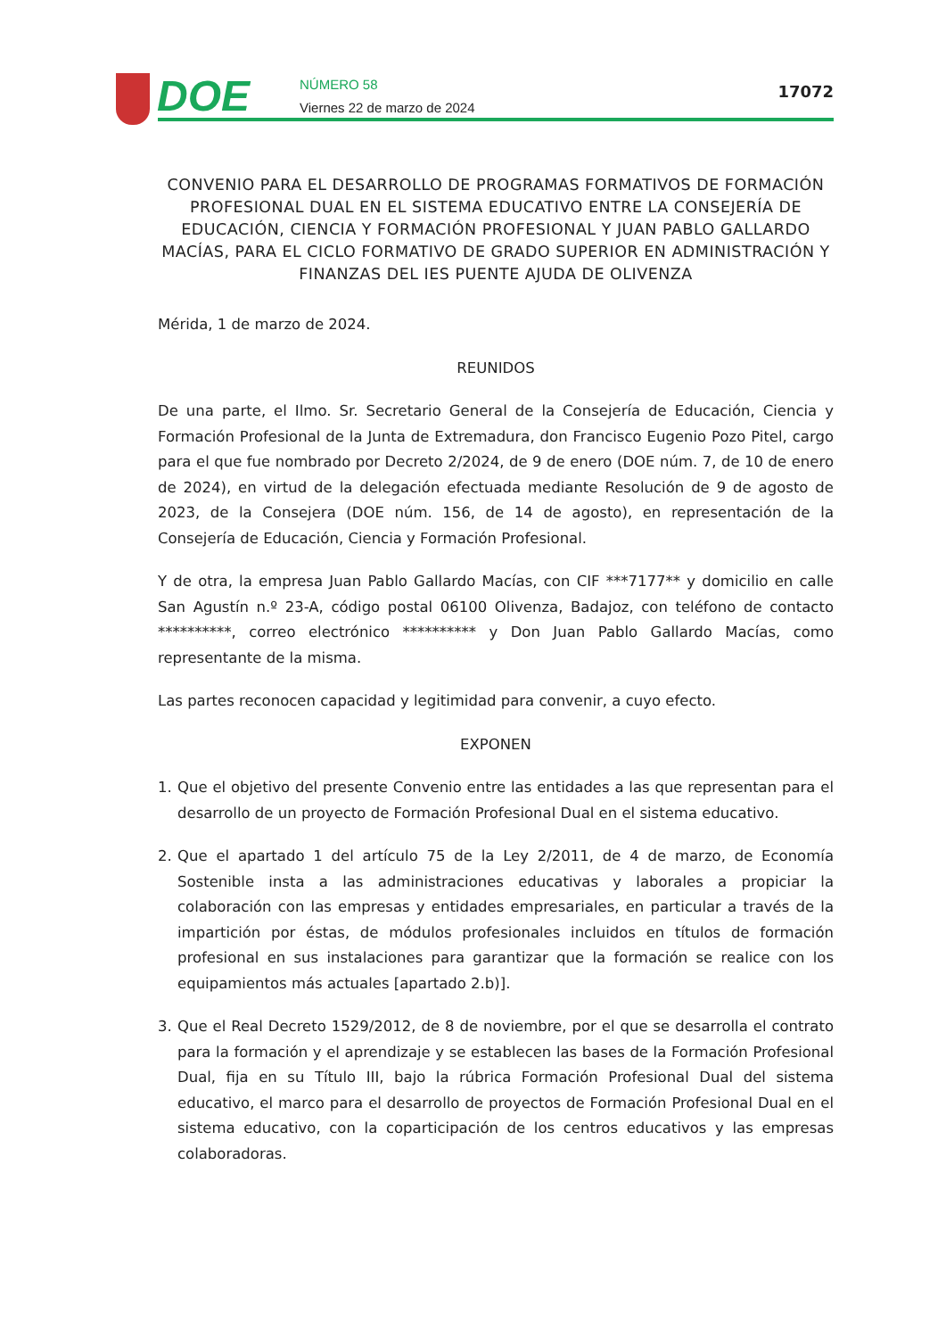DOE
NÚMERO 58
Viernes 22 de marzo de 2024
17072
CONVENIO PARA EL DESARROLLO DE PROGRAMAS FORMATIVOS DE FORMACIÓN PROFESIONAL DUAL EN EL SISTEMA EDUCATIVO ENTRE LA CONSEJERÍA DE EDUCACIÓN, CIENCIA Y FORMACIÓN PROFESIONAL Y JUAN PABLO GALLARDO MACÍAS, PARA EL CICLO FORMATIVO DE GRADO SUPERIOR EN ADMINISTRACIÓN Y FINANZAS DEL IES PUENTE AJUDA DE OLIVENZA
Mérida, 1 de marzo de 2024.
REUNIDOS
De una parte, el Ilmo. Sr. Secretario General de la Consejería de Educación, Ciencia y Formación Profesional de la Junta de Extremadura, don Francisco Eugenio Pozo Pitel, cargo para el que fue nombrado por Decreto 2/2024, de 9 de enero (DOE núm. 7, de 10 de enero de 2024), en virtud de la delegación efectuada mediante Resolución de 9 de agosto de 2023, de la Consejera (DOE núm. 156, de 14 de agosto), en representación de la Consejería de Educación, Ciencia y Formación Profesional.
Y de otra, la empresa Juan Pablo Gallardo Macías, con CIF ***7177** y domicilio en calle San Agustín n.º 23-A, código postal 06100 Olivenza, Badajoz, con teléfono de contacto **********, correo electrónico ********** y Don Juan Pablo Gallardo Macías, como representante de la misma.
Las partes reconocen capacidad y legitimidad para convenir, a cuyo efecto.
EXPONEN
1. Que el objetivo del presente Convenio entre las entidades a las que representan para el desarrollo de un proyecto de Formación Profesional Dual en el sistema educativo.
2. Que el apartado 1 del artículo 75 de la Ley 2/2011, de 4 de marzo, de Economía Sostenible insta a las administraciones educativas y laborales a propiciar la colaboración con las empresas y entidades empresariales, en particular a través de la impartición por éstas, de módulos profesionales incluidos en títulos de formación profesional en sus instalaciones para garantizar que la formación se realice con los equipamientos más actuales [apartado 2.b)].
3. Que el Real Decreto 1529/2012, de 8 de noviembre, por el que se desarrolla el contrato para la formación y el aprendizaje y se establecen las bases de la Formación Profesional Dual, fija en su Título III, bajo la rúbrica Formación Profesional Dual del sistema educativo, el marco para el desarrollo de proyectos de Formación Profesional Dual en el sistema educativo, con la coparticipación de los centros educativos y las empresas colaboradoras.